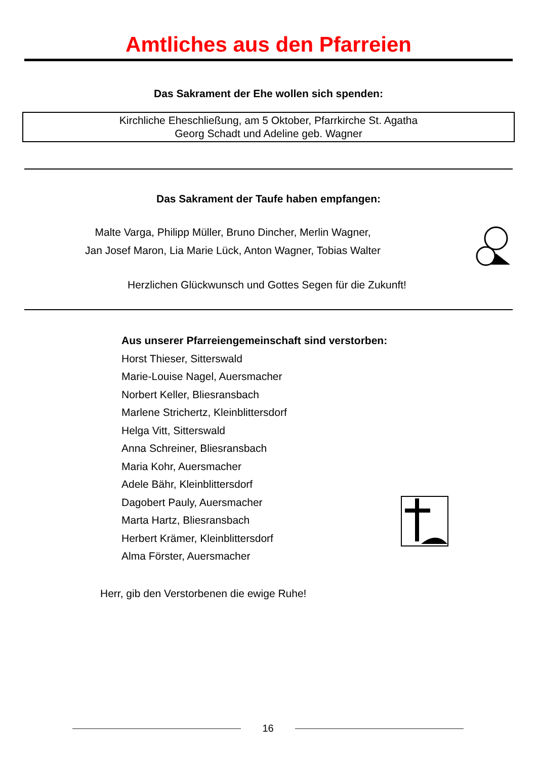Amtliches aus den Pfarreien
Das Sakrament der Ehe wollen sich spenden:
Kirchliche Eheschließung, am 5 Oktober, Pfarrkirche St. Agatha
Georg Schadt und Adeline geb. Wagner
Das Sakrament der Taufe haben empfangen:
Malte Varga, Philipp Müller, Bruno Dincher, Merlin Wagner,
Jan Josef Maron, Lia Marie Lück, Anton Wagner, Tobias Walter
Herzlichen Glückwunsch und Gottes Segen für die Zukunft!
Aus unserer Pfarreiengemeinschaft sind verstorben:
Horst Thieser, Sitterswald
Marie-Louise Nagel, Auersmacher
Norbert Keller, Bliesransbach
Marlene Strichertz, Kleinblittersdorf
Helga Vitt, Sitterswald
Anna Schreiner, Bliesransbach
Maria Kohr, Auersmacher
Adele Bähr, Kleinblittersdorf
Dagobert Pauly, Auersmacher
Marta Hartz, Bliesransbach
Herbert Krämer, Kleinblittersdorf
Alma Förster, Auersmacher
Herr, gib den Verstorbenen die ewige Ruhe!
16